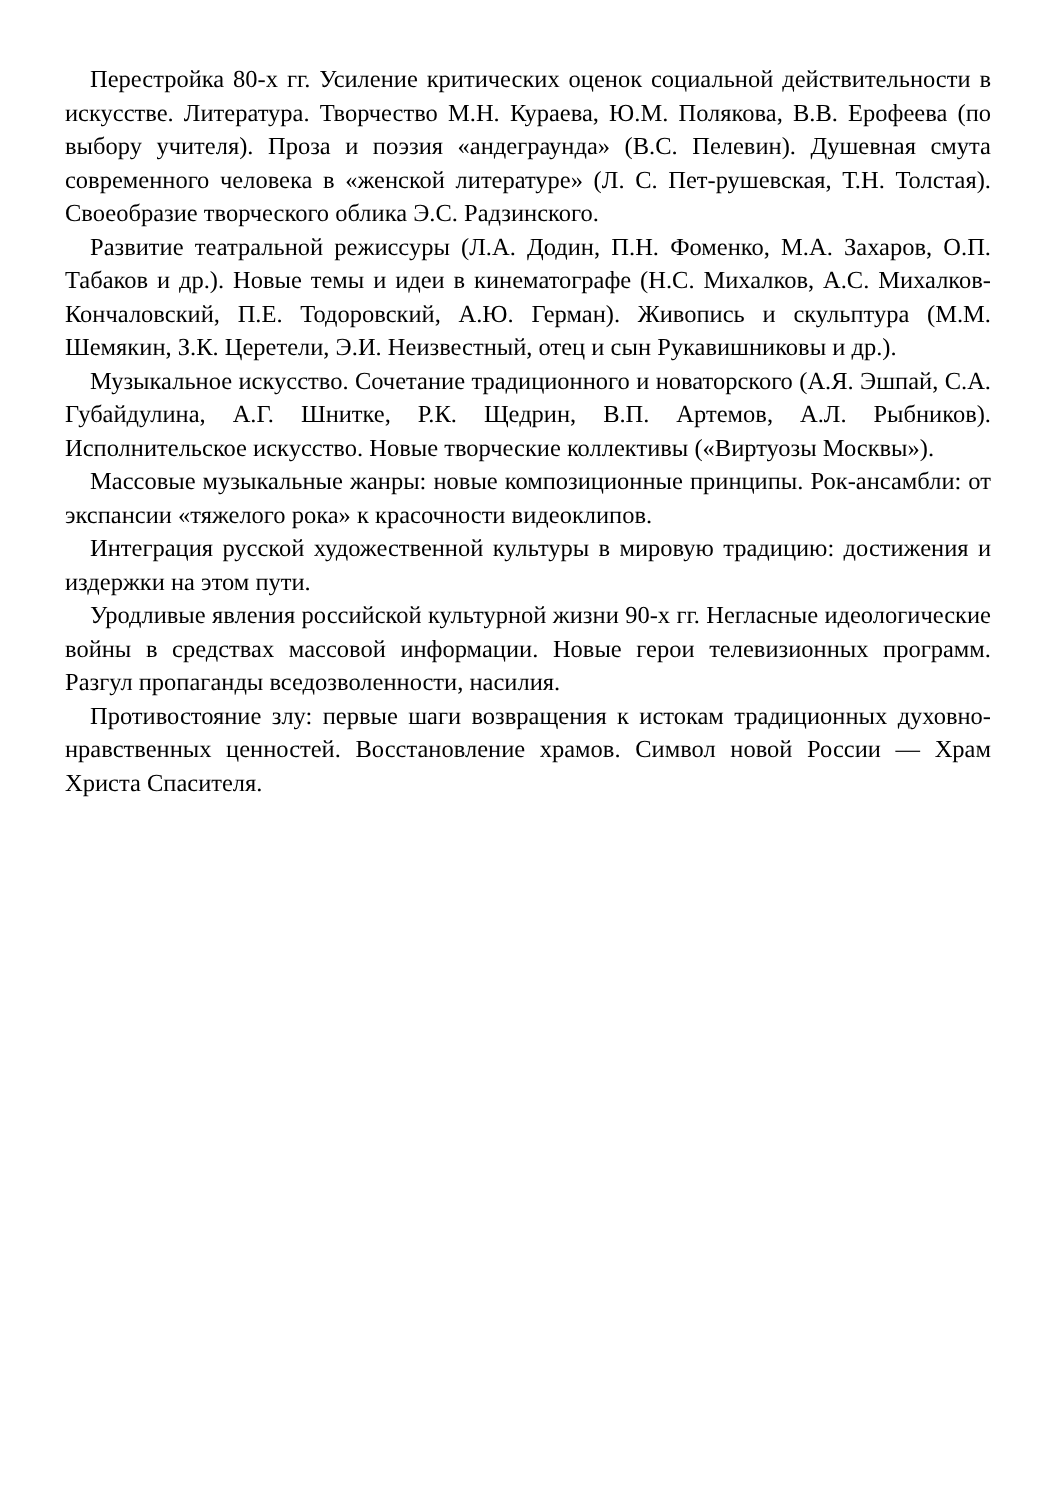Перестройка 80-х гг. Усиление критических оценок социальной действительности в искусстве. Литература. Творчество М.Н. Кураева, Ю.М. Полякова, В.В. Ерофеева (по выбору учителя). Проза и поэзия «андеграунда» (В.С. Пелевин). Душевная смута современного человека в «женской литературе» (Л. С. Пет-рушевская, Т.Н. Толстая). Своеобразие творческого облика Э.С. Радзинского.
Развитие театральной режиссуры (Л.А. Додин, П.Н. Фоменко, М.А. Захаров, О.П. Табаков и др.). Новые темы и идеи в кинематографе (Н.С. Михалков, А.С. Михалков-Кончаловский, П.Е. Тодоровский, А.Ю. Герман). Живопись и скульптура (М.М. Шемякин, З.К. Церетели, Э.И. Неизвестный, отец и сын Рукавишниковы и др.).
Музыкальное искусство. Сочетание традиционного и новаторского (А.Я. Эшпай, С.А. Губайдулина, А.Г. Шнитке, Р.К. Щедрин, В.П. Артемов, А.Л. Рыбников). Исполнительское искусство. Новые творческие коллективы («Виртуозы Москвы»).
Массовые музыкальные жанры: новые композиционные принципы. Рок-ансамбли: от экспансии «тяжелого рока» к красочности видеоклипов.
Интеграция русской художественной культуры в мировую традицию: достижения и издержки на этом пути.
Уродливые явления российской культурной жизни 90-х гг. Негласные идеологические войны в средствах массовой информации. Новые герои телевизионных программ. Разгул пропаганды вседозволенности, насилия.
Противостояние злу: первые шаги возвращения к истокам традиционных духовно-нравственных ценностей. Восстановление храмов. Символ новой России — Храм Христа Спасителя.